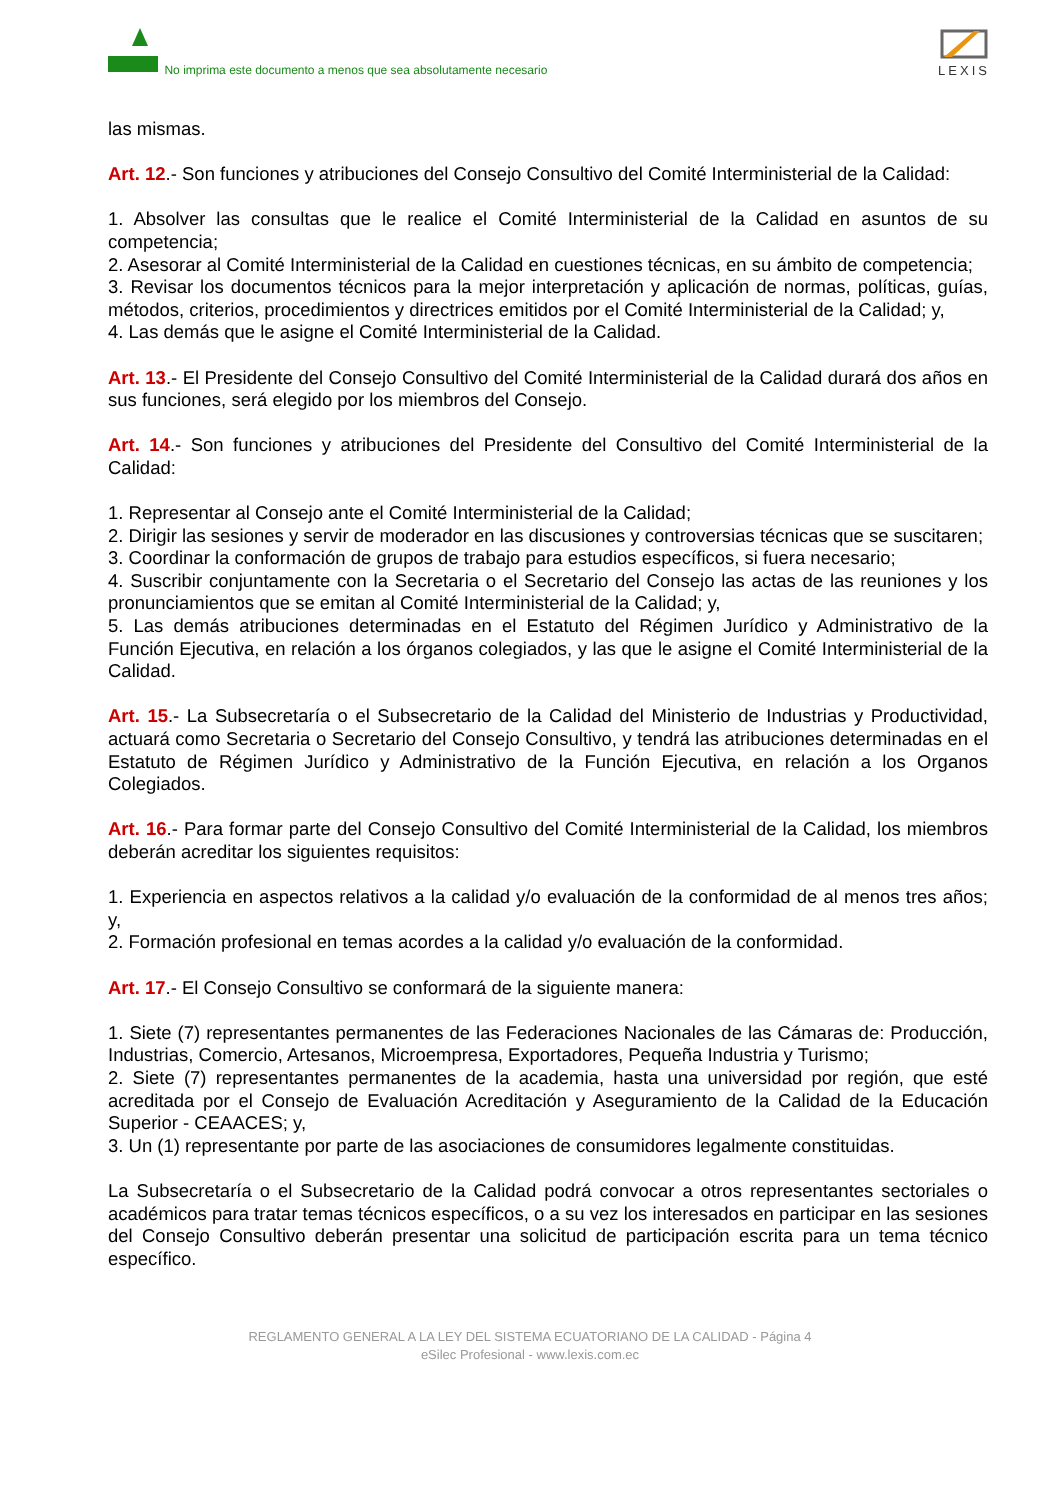No imprima este documento a menos que sea absolutamente necesario
LEXIS
las mismas.
Art. 12.- Son funciones y atribuciones del Consejo Consultivo del Comité Interministerial de la Calidad:
1. Absolver las consultas que le realice el Comité Interministerial de la Calidad en asuntos de su competencia;
2. Asesorar al Comité Interministerial de la Calidad en cuestiones técnicas, en su ámbito de competencia;
3. Revisar los documentos técnicos para la mejor interpretación y aplicación de normas, políticas, guías, métodos, criterios, procedimientos y directrices emitidos por el Comité Interministerial de la Calidad; y,
4. Las demás que le asigne el Comité Interministerial de la Calidad.
Art. 13.- El Presidente del Consejo Consultivo del Comité Interministerial de la Calidad durará dos años en sus funciones, será elegido por los miembros del Consejo.
Art. 14.- Son funciones y atribuciones del Presidente del Consultivo del Comité Interministerial de la Calidad:
1. Representar al Consejo ante el Comité Interministerial de la Calidad;
2. Dirigir las sesiones y servir de moderador en las discusiones y controversias técnicas que se suscitaren;
3. Coordinar la conformación de grupos de trabajo para estudios específicos, si fuera necesario;
4. Suscribir conjuntamente con la Secretaria o el Secretario del Consejo las actas de las reuniones y los pronunciamientos que se emitan al Comité Interministerial de la Calidad; y,
5. Las demás atribuciones determinadas en el Estatuto del Régimen Jurídico y Administrativo de la Función Ejecutiva, en relación a los órganos colegiados, y las que le asigne el Comité Interministerial de la Calidad.
Art. 15.- La Subsecretaría o el Subsecretario de la Calidad del Ministerio de Industrias y Productividad, actuará como Secretaria o Secretario del Consejo Consultivo, y tendrá las atribuciones determinadas en el Estatuto de Régimen Jurídico y Administrativo de la Función Ejecutiva, en relación a los Organos Colegiados.
Art. 16.- Para formar parte del Consejo Consultivo del Comité Interministerial de la Calidad, los miembros deberán acreditar los siguientes requisitos:
1. Experiencia en aspectos relativos a la calidad y/o evaluación de la conformidad de al menos tres años; y,
2. Formación profesional en temas acordes a la calidad y/o evaluación de la conformidad.
Art. 17.- El Consejo Consultivo se conformará de la siguiente manera:
1. Siete (7) representantes permanentes de las Federaciones Nacionales de las Cámaras de: Producción, Industrias, Comercio, Artesanos, Microempresa, Exportadores, Pequeña Industria y Turismo;
2. Siete (7) representantes permanentes de la academia, hasta una universidad por región, que esté acreditada por el Consejo de Evaluación Acreditación y Aseguramiento de la Calidad de la Educación Superior - CEAACES; y,
3. Un (1) representante por parte de las asociaciones de consumidores legalmente constituidas.
La Subsecretaría o el Subsecretario de la Calidad podrá convocar a otros representantes sectoriales o académicos para tratar temas técnicos específicos, o a su vez los interesados en participar en las sesiones del Consejo Consultivo deberán presentar una solicitud de participación escrita para un tema técnico específico.
REGLAMENTO GENERAL A LA LEY DEL SISTEMA ECUATORIANO DE LA CALIDAD - Página 4
eSilec Profesional - www.lexis.com.ec